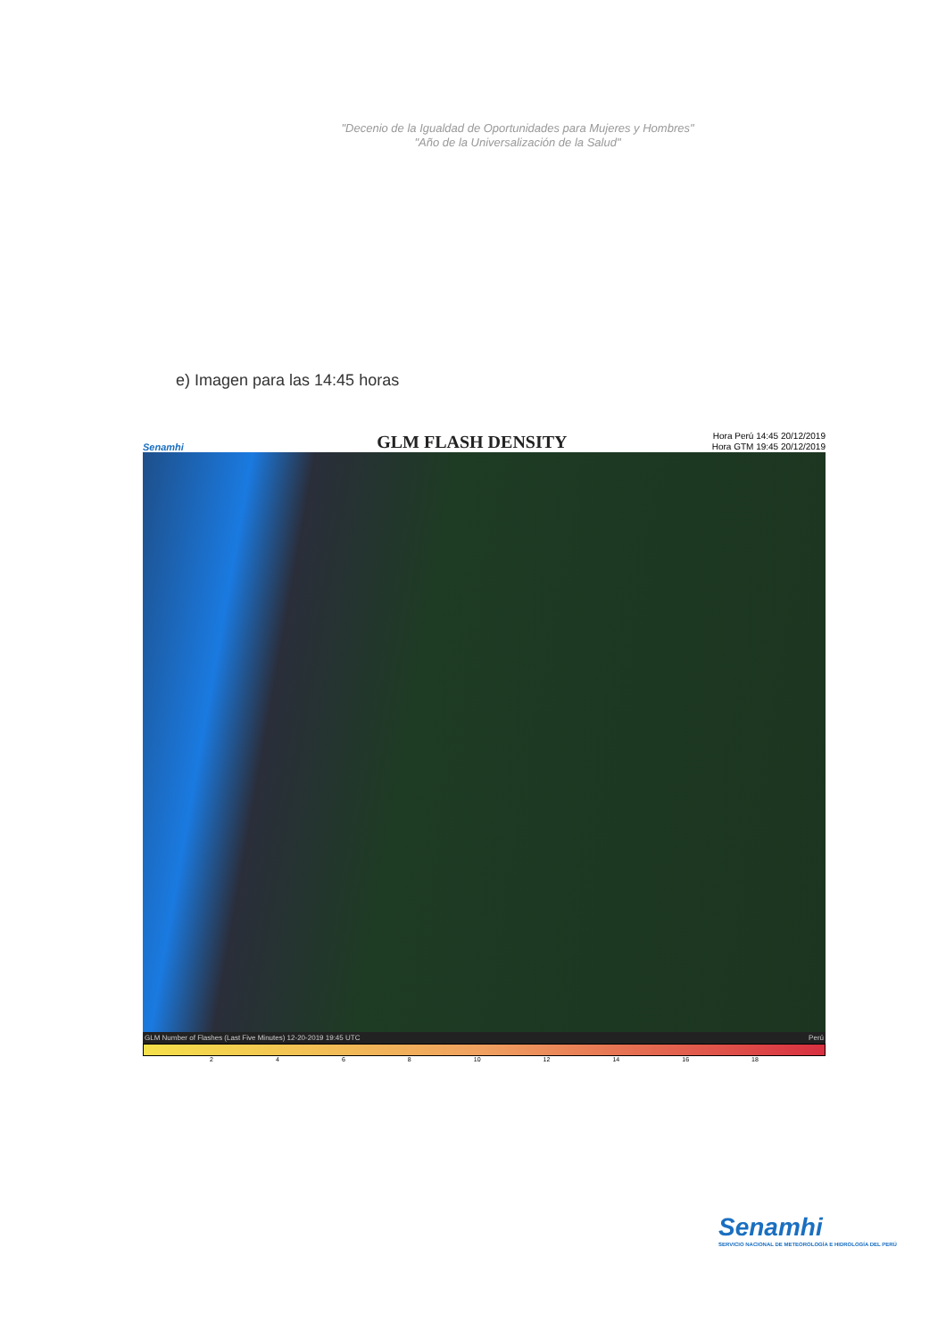"Decenio de la Igualdad de Oportunidades para Mujeres y Hombres"
"Año de la Universalización de la Salud"
e) Imagen para las 14:45 horas
Senamhi
GLM FLASH DENSITY
Hora Perú 14:45 20/12/2019
Hora GTM 19:45 20/12/2019
GLM Number of Flashes (Last Five Minutes) 12-20-2019 19:45 UTC Perú
2 4 6 8 10 12 14 16 18
Senamhi
SERVICIO NACIONAL DE METEOROLOGÍA E HIDROLOGÍA DEL PERÚ